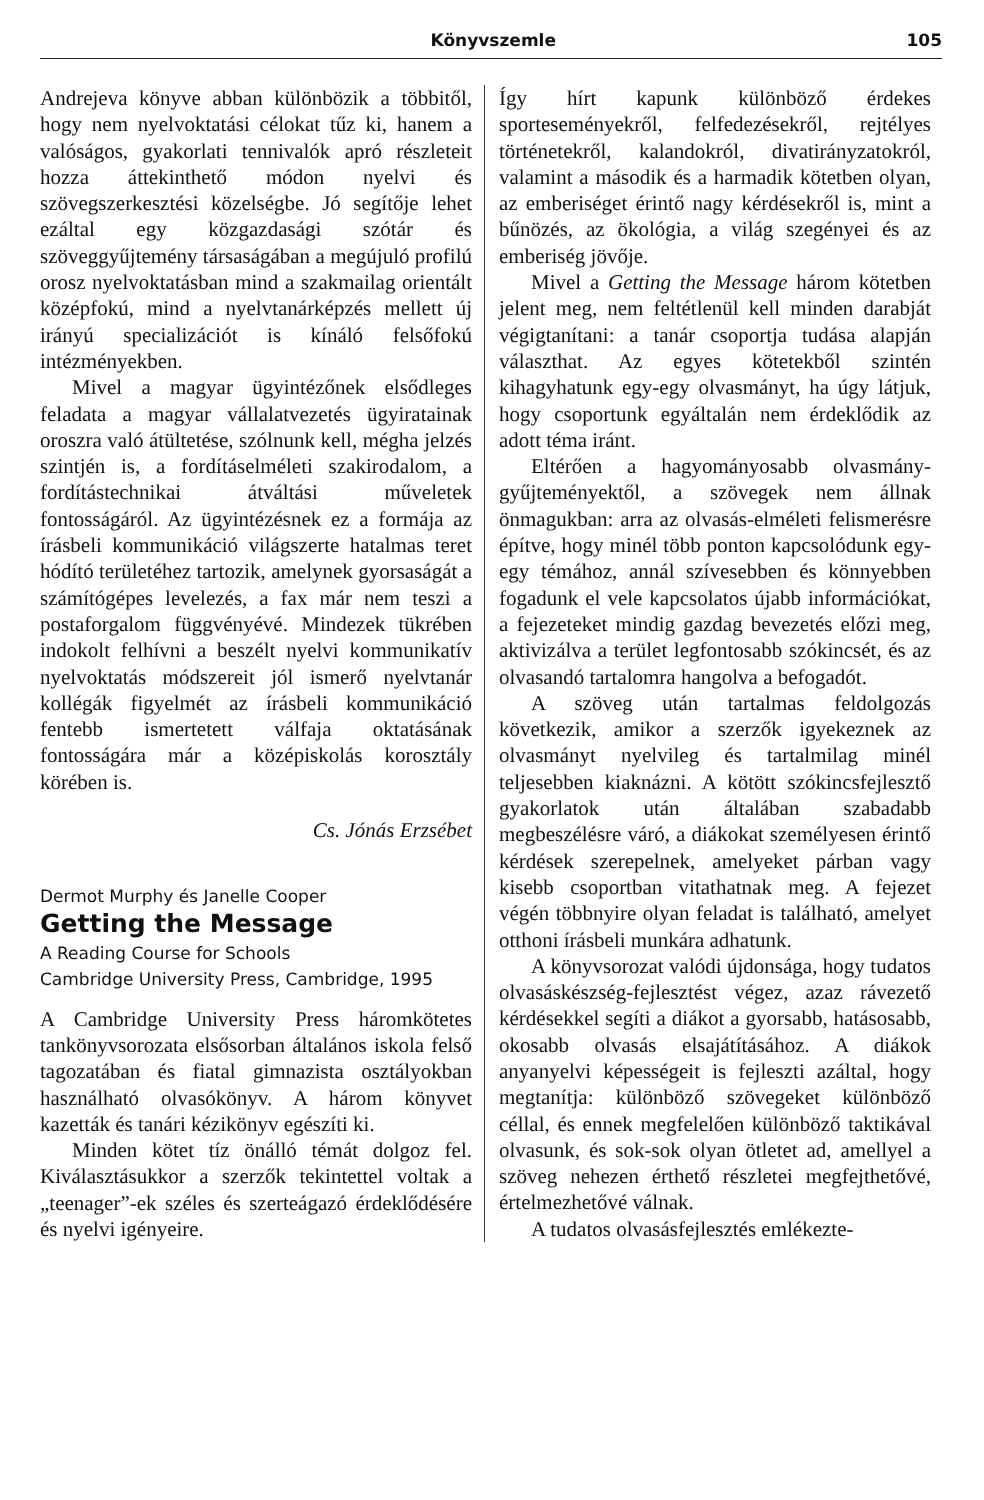Könyvszemle 105
Andrejeva könyve abban különbözik a többitől, hogy nem nyelvoktatási célokat tűz ki, hanem a valóságos, gyakorlati tennivalók apró részleteit hozza áttekinthető módon nyelvi és szövegszerkesztési közelségbe. Jó segítője lehet ezáltal egy közgazdasági szótár és szöveggyűjtemény társaságában a megújuló profilú orosz nyelvoktatásban mind a szakmailag orientált középfokú, mind a nyelvtanárképzés mellett új irányú specializációt is kínáló felsőfokú intézményekben.
Mivel a magyar ügyintézőnek elsődleges feladata a magyar vállalatvezetés ügyiratainak oroszra való átültetése, szólnunk kell, mégha jelzés szintjén is, a fordításelméleti szakirodalom, a fordítástechnikai átváltási műveletek fontosságáról. Az ügyintézésnek ez a formája az írásbeli kommunikáció világszerte hatalmas teret hódító területéhez tartozik, amelynek gyorsaságát a számítógépes levelezés, a fax már nem teszi a postaforgalom függvényévé. Mindezek tükrében indokolt felhívni a beszélt nyelvi kommunikatív nyelvoktatás módszereit jól ismerő nyelvtanár kollégák figyelmét az írásbeli kommunikáció fentebb ismertetett válfaja oktatásának fontosságára már a középiskolás korosztály körében is.
Cs. Jónás Erzsébet
Dermot Murphy és Janelle Cooper
Getting the Message
A Reading Course for Schools
Cambridge University Press, Cambridge, 1995
A Cambridge University Press háromkötetes tankönyvsorozata elsősorban általános iskola felső tagozatában és fiatal gimnazista osztályokban használható olvasókönyv. A három könyvet kazetták és tanári kézikönyv egészíti ki.
Minden kötet tíz önálló témát dolgoz fel. Kiválasztásukkor a szerzők tekintettel voltak a „teenager”-ek széles és szerteágazó érdeklődésére és nyelvi igényeire.
Így hírt kapunk különböző érdekes sporteseményekről, felfedezésekről, rejtélyes történetekről, kalandokról, divatirányzatokról, valamint a második és a harmadik kötetben olyan, az emberiséget érintő nagy kérdésekről is, mint a bűnözés, az ökológia, a világ szegényei és az emberiség jövője.
Mivel a Getting the Message három kötetben jelent meg, nem feltétlenül kell minden darabját végigtanítani: a tanár csoportja tudása alapján választhat. Az egyes kötetekből szintén kihagyhatunk egy-egy olvasmányt, ha úgy látjuk, hogy csoportunk egyáltalán nem érdeklődik az adott téma iránt.
Eltérően a hagyományosabb olvasmány-gyűjteményektől, a szövegek nem állnak önmagukban: arra az olvasás-elméleti felismerésre építve, hogy minél több ponton kapcsolódunk egy-egy témához, annál szívesebben és könnyebben fogadunk el vele kapcsolatos újabb információkat, a fejezeteket mindig gazdag bevezetés előzi meg, aktivizálva a terület legfontosabb szókincsét, és az olvasandó tartalomra hangolva a befogadót.
A szöveg után tartalmas feldolgozás következik, amikor a szerzők igyekeznek az olvasmányt nyelvileg és tartalmilag minél teljesebben kiaknázni. A kötött szókincsfejlesztő gyakorlatok után általában szabadabb megbeszélésre váró, a diákokat személyesen érintő kérdések szerepelnek, amelyeket párban vagy kisebb csoportban vitathatnak meg. A fejezet végén többnyire olyan feladat is található, amelyet otthoni írásbeli munkára adhatunk.
A könyvsorozat valódi újdonsága, hogy tudatos olvasáskészség-fejlesztést végez, azaz rávezető kérdésekkel segíti a diákot a gyorsabb, hatásosabb, okosabb olvasás elsajátításához. A diákok anyanyelvi képességeit is fejleszti azáltal, hogy megtanítja: különböző szövegeket különböző céllal, és ennek megfelelően különböző taktikával olvasunk, és sok-sok olyan ötletet ad, amellyel a szöveg nehezen érthető részletei megfejthetővé, értelmezhetővé válnak.
A tudatos olvasásfejlesztés emlékezte-